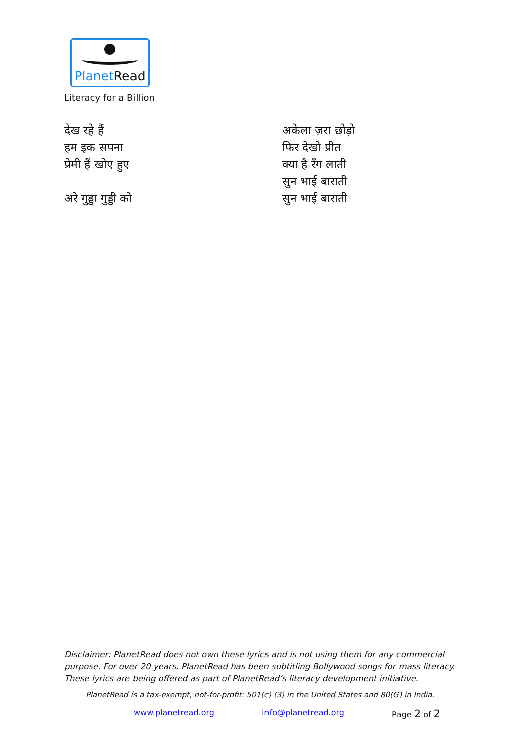PlanetRead
Literacy for a Billion
देख रहे हैं
हम इक सपना
प्रेमी हैं खोए हुए
अरे गुड्डा गुड्डी को
अकेला ज़रा छोड़ो
फिर देखो प्रीत
क्या है रँग लाती
सुन भाई बाराती
सुन भाई बाराती
Disclaimer: PlanetRead does not own these lyrics and is not using them for any commercial purpose. For over 20 years, PlanetRead has been subtitling Bollywood songs for mass literacy. These lyrics are being offered as part of PlanetRead’s literacy development initiative.
PlanetRead is a tax-exempt, not-for-profit: 501(c) (3) in the United States and 80(G) in India.
www.planetread.org info@planetread.org Page 2 of 2